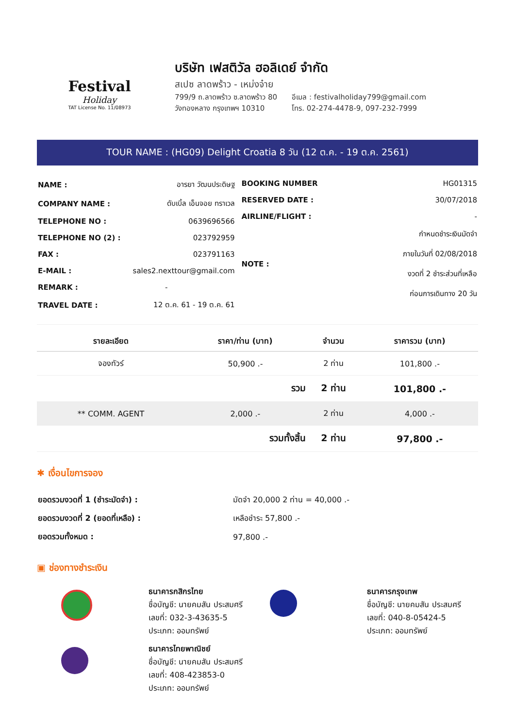Festival
Holiday
TAT License No. 11/08973
บริษัท เฟสติวัล ฮอลิเดย์ จำกัด
สเปซ ลาดพร้าว - เหม่งจ๋าย
799/9 ถ.ลาดพร้าว ซ.ลาดพร้าว 80
วังทองหลาง กรุงเทพฯ 10310
อีเมล : festivalholiday799@gmail.com
โทร. 02-274-4478-9, 097-232-7999
TOUR NAME : (HG09) Delight Croatia 8 วัน (12 ต.ค. - 19 ต.ค. 2561)
| NAME : | อารยา วัฒนประดิษฐ |
| COMPANY NAME : | ดับเบิ้ล เอ็นจอย ทราเวล |
| TELEPHONE NO : | 0639696566 |
| TELEPHONE NO (2) : | 023792959 |
| FAX : | 023791163 |
| E-MAIL : | sales2.nexttour@gmail.com |
| REMARK : | - |
| TRAVEL DATE : | 12 ต.ค. 61 - 19 ต.ค. 61 |
| BOOKING NUMBER | HG01315 |
| RESERVED DATE : | 30/07/2018 |
| AIRLINE/FLIGHT : | - |
| NOTE : | กำหนดชำระเงินมัดจำ ภายในวันที่ 02/08/2018 งวดที่ 2 ชำระส่วนที่เหลือ ก่อนการเดินทาง 20 วัน |
| รายละเอียด | ราคา/ท่าน (บาท) | จำนวน | ราคารวม (บาท) |
| --- | --- | --- | --- |
| จองทัวร์ | 50,900 .- | 2 ท่าน | 101,800 .- |
| | รวม | 2 ท่าน | 101,800 .- |
| ** COMM. AGENT | 2,000 .- | 2 ท่าน | 4,000 .- |
| | รวมทั้งสิ้น | 2 ท่าน | 97,800 .- |
✱ เงื่อนไขการจอง
| ยอดรวมงวดที่ 1 (ชำระมัดจำ) : | มัดจำ 20,000 2 ท่าน = 40,000 .- |
| ยอดรวมงวดที่ 2 (ยอดที่เหลือ) : | เหลือชำระ 57,800 .- |
| ยอดรวมทั้งหมด : | 97,800 .- |
▣ ช่องทางชำระเงิน
ธนาคารกสิกรไทย
ชื่อบัญชี: นายคมสัน ประสมศรี
เลขที่: 032-3-43635-5
ประเภท: ออมทรัพย์
ธนาคารกรุงเทพ
ชื่อบัญชี: นายคมสัน ประสมศรี
เลขที่: 040-8-05424-5
ประเภท: ออมทรัพย์
ธนาคารไทยพาณิชย์
ชื่อบัญชี: นายคมสัน ประสมศรี
เลขที่: 408-423853-0
ประเภท: ออมทรัพย์